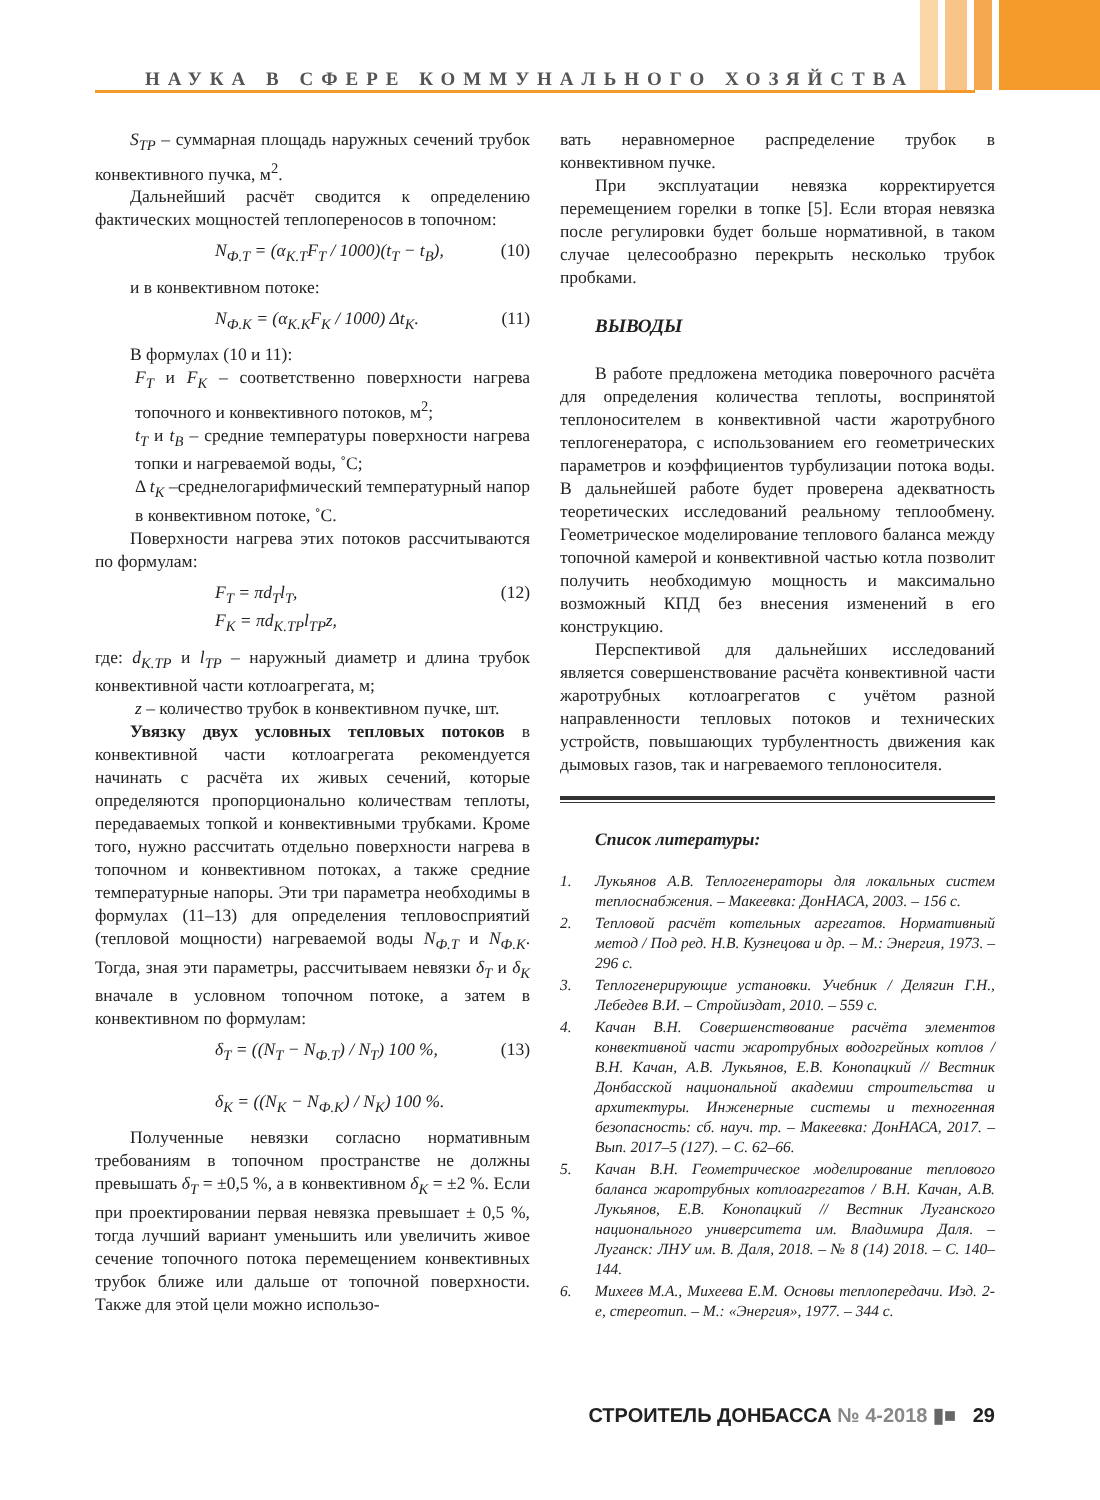НАУКА В СФЕРЕ КОММУНАЛЬНОГО ХОЗЯЙСТВА
S<sub>TP</sub> – суммарная площадь наружных сечений трубок конвективного пучка, м<sup>2</sup>.
Дальнейший расчёт сводится к определению фактических мощностей теплопереносов в топочном:
N<sub>Ф.Т</sub> = (α<sub>К.Т</sub>F<sub>T</sub> / 1000)(t<sub>T</sub> − t<sub>B</sub>), (10)
и в конвективном потоке:
N<sub>Ф.К</sub> = (α<sub>К.К</sub>F<sub>K</sub> / 1000) Δt<sub>K</sub>. (11)
В формулах (10 и 11):
F<sub>T</sub> и F<sub>K</sub> – соответственно поверхности нагрева топочного и конвективного потоков, м<sup>2</sup>;
t<sub>T</sub> и t<sub>B</sub> – средние температуры поверхности нагрева топки и нагреваемой воды, ˚С;
Δ t<sub>K</sub> –среднелогарифмический температурный напор в конвективном потоке, ˚С.
Поверхности нагрева этих потоков рассчитываются по формулам:
F<sub>T</sub> = πd<sub>T</sub>l<sub>T</sub>,
F<sub>K</sub> = πd<sub>K.TP</sub>l<sub>TP</sub>z, (12)
где: d<sub>K.TP</sub> и l<sub>TP</sub> – наружный диаметр и длина трубок конвективной части котлоагрегата, м;
z – количество трубок в конвективном пучке, шт.
Увязку двух условных тепловых потоков в конвективной части котлоагрегата рекомендуется начинать с расчёта их живых сечений, которые определяются пропорционально количествам теплоты, передаваемых топкой и конвективными трубками. Кроме того, нужно рассчитать отдельно поверхности нагрева в топочном и конвективном потоках, а также средние температурные напоры. Эти три параметра необходимы в формулах (11–13) для определения тепловосприятий (тепловой мощности) нагреваемой воды N<sub>Ф.Т</sub> и N<sub>Ф.К</sub>. Тогда, зная эти параметры, рассчитываем невязки δ<sub>Т</sub> и δ<sub>K</sub> вначале в условном топочном потоке, а затем в конвективном по формулам:
δ<sub>T</sub> = ((N<sub>T</sub> − N<sub>Ф.Т</sub>) / N<sub>T</sub>) 100 %,
δ<sub>K</sub> = ((N<sub>K</sub> − N<sub>Ф.К</sub>) / N<sub>K</sub>) 100 %. (13)
Полученные невязки согласно нормативным требованиям в топочном пространстве не должны превышать δ<sub>T</sub> = ±0,5 %, а в конвективном δ<sub>K</sub> = ±2 %. Если при проектировании первая невязка превышает ± 0,5 %, тогда лучший вариант уменьшить или увеличить живое сечение топочного потока перемещением конвективных трубок ближе или дальше от топочной поверхности. Также для этой цели можно использо-
вать неравномерное распределение трубок в конвективном пучке.
При эксплуатации невязка корректируется перемещением горелки в топке [5]. Если вторая невязка после регулировки будет больше нормативной, в таком случае целесообразно перекрыть несколько трубок пробками.
ВЫВОДЫ
В работе предложена методика поверочного расчёта для определения количества теплоты, воспринятой теплоносителем в конвективной части жаротрубного теплогенератора, с использованием его геометрических параметров и коэффициентов турбулизации потока воды. В дальнейшей работе будет проверена адекватность теоретических исследований реальному теплообмену. Геометрическое моделирование теплового баланса между топочной камерой и конвективной частью котла позволит получить необходимую мощность и максимально возможный КПД без внесения изменений в его конструкцию.
Перспективой для дальнейших исследований является совершенствование расчёта конвективной части жаротрубных котлоагрегатов с учётом разной направленности тепловых потоков и технических устройств, повышающих турбулентность движения как дымовых газов, так и нагреваемого теплоносителя.
Список литературы:
1. Лукьянов А.В. Теплогенераторы для локальных систем теплоснабжения. – Макеевка: ДонНАСА, 2003. – 156 с.
2. Тепловой расчёт котельных агрегатов. Нормативный метод / Под ред. Н.В. Кузнецова и др. – М.: Энергия, 1973. – 296 с.
3. Теплогенерирующие установки. Учебник / Делягин Г.Н., Лебедев В.И. – Стройиздат, 2010. – 559 с.
4. Качан В.Н. Совершенствование расчёта элементов конвективной части жаротрубных водогрейных котлов / В.Н. Качан, А.В. Лукьянов, Е.В. Конопацкий // Вестник Донбасской национальной академии строительства и архитектуры. Инженерные системы и техногенная безопасность: сб. науч. тр. – Макеевка: ДонНАСА, 2017. – Вып. 2017–5 (127). – С. 62–66.
5. Качан В.Н. Геометрическое моделирование теплового баланса жаротрубных котлоагрегатов / В.Н. Качан, А.В. Лукьянов, Е.В. Конопацкий // Вестник Луганского национального университета им. Владимира Даля. – Луганск: ЛНУ им. В. Даля, 2018. – № 8 (14) 2018. – С. 140–144.
6. Михеев М.А., Михеева Е.М. Основы теплопередачи. Изд. 2-е, стереотип. – М.: «Энергия», 1977. – 344 с.
СТРОИТЕЛЬ ДОНБАССА № 4-2018 ▮■ 29